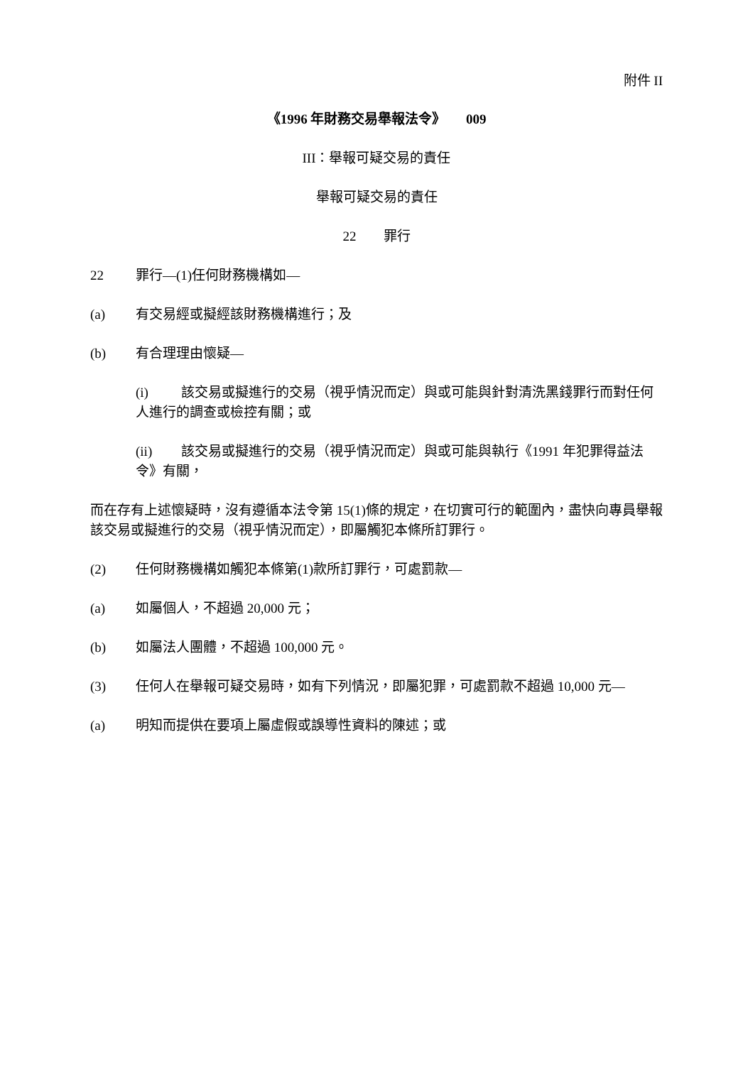附件 II
《1996 年財務交易舉報法令》 009
III：舉報可疑交易的責任
舉報可疑交易的責任
22 罪行
22 罪行—(1)任何財務機構如—
(a) 有交易經或擬經該財務機構進行；及
(b) 有合理理由懷疑—
(i) 該交易或擬進行的交易（視乎情況而定）與或可能與針對清洗黑錢罪行而對任何人進行的調查或檢控有關；或
(ii) 該交易或擬進行的交易（視乎情況而定）與或可能與執行《1991 年犯罪得益法令》有關，
而在存有上述懷疑時，沒有遵循本法令第 15(1)條的規定，在切實可行的範圍內，盡快向專員舉報該交易或擬進行的交易（視乎情況而定），即屬觸犯本條所訂罪行。
(2) 任何財務機構如觸犯本條第(1)款所訂罪行，可處罰款—
(a) 如屬個人，不超過 20,000 元；
(b) 如屬法人團體，不超過 100,000 元。
(3) 任何人在舉報可疑交易時，如有下列情況，即屬犯罪，可處罰款不超過 10,000 元—
(a) 明知而提供在要項上屬虛假或誤導性資料的陳述；或